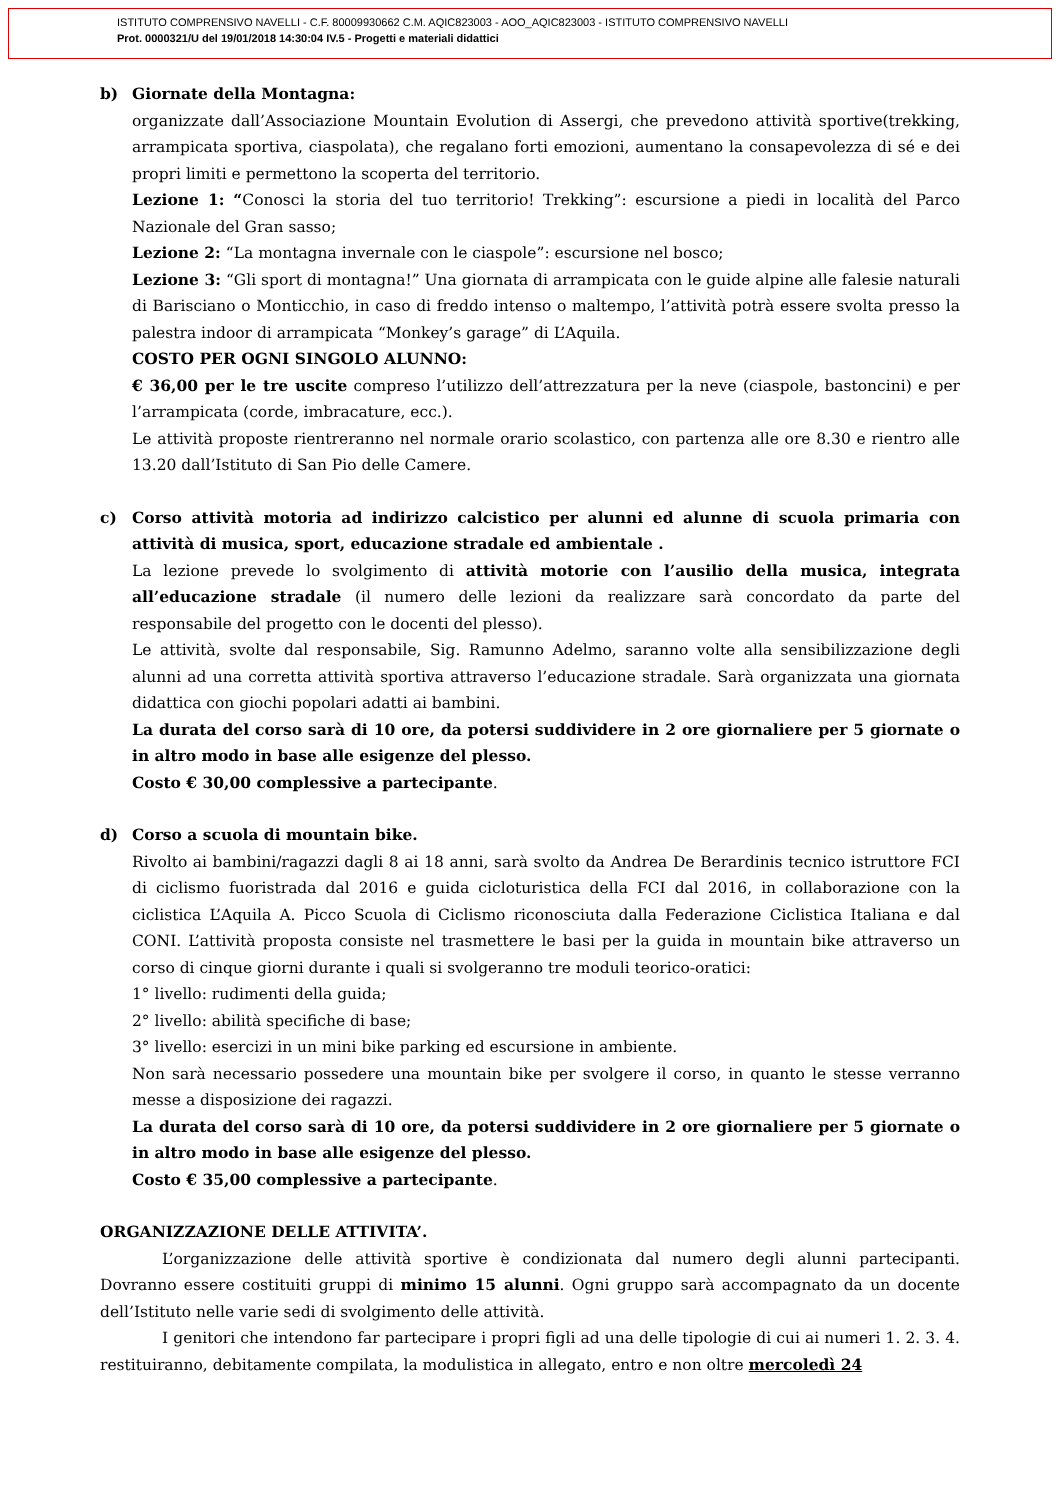ISTITUTO COMPRENSIVO NAVELLI - C.F. 80009930662 C.M. AQIC823003 - AOO_AQIC823003 - ISTITUTO COMPRENSIVO NAVELLI
Prot. 0000321/U del 19/01/2018 14:30:04 IV.5 - Progetti e materiali didattici
b) Giornate della Montagna:
organizzate dall’Associazione Mountain Evolution di Assergi, che prevedono attività sportive(trekking, arrampicata sportiva, ciaspolata), che regalano forti emozioni, aumentano la consapevolezza di sé e dei propri limiti e permettono la scoperta del territorio.
Lezione 1: “Conosci la storia del tuo territorio! Trekking”: escursione a piedi in località del Parco Nazionale del Gran sasso;
Lezione 2: “La montagna invernale con le ciaspole”: escursione nel bosco;
Lezione 3: “Gli sport di montagna!” Una giornata di arrampicata con le guide alpine alle falesie naturali di Barisciano o Monticchio, in caso di freddo intenso o maltempo, l’attività potrà essere svolta presso la palestra indoor di arrampicata “Monkey’s garage” di L’Aquila.
COSTO PER OGNI SINGOLO ALUNNO:
€ 36,00 per le tre uscite compreso l’utilizzo dell’attrezzatura per la neve (ciaspole, bastoncini) e per l’arrampicata (corde, imbracature, ecc.).
Le attività proposte rientreranno nel normale orario scolastico, con partenza alle ore 8.30 e rientro alle 13.20 dall’Istituto di San Pio delle Camere.
c) Corso attività motoria ad indirizzo calcistico per alunni ed alunne di scuola primaria con attività di musica, sport, educazione stradale ed ambientale .
La lezione prevede lo svolgimento di attività motorie con l’ausilio della musica, integrata all’educazione stradale (il numero delle lezioni da realizzare sarà concordato da parte del responsabile del progetto con le docenti del plesso).
Le attività, svolte dal responsabile, Sig. Ramunno Adelmo, saranno volte alla sensibilizzazione degli alunni ad una corretta attività sportiva attraverso l’educazione stradale. Sarà organizzata una giornata didattica con giochi popolari adatti ai bambini.
La durata del corso sarà di 10 ore, da potersi suddividere in 2 ore giornaliere per 5 giornate o in altro modo in base alle esigenze del plesso.
Costo € 30,00 complessive a partecipante.
d) Corso a scuola di mountain bike.
Rivolto ai bambini/ragazzi dagli 8 ai 18 anni, sarà svolto da Andrea De Berardinis tecnico istruttore FCI di ciclismo fuoristrada dal 2016 e guida cicloturistica della FCI dal 2016, in collaborazione con la ciclistica L’Aquila A. Picco Scuola di Ciclismo riconosciuta dalla Federazione Ciclistica Italiana e dal CONI. L’attività proposta consiste nel trasmettere le basi per la guida in mountain bike attraverso un corso di cinque giorni durante i quali si svolgeranno tre moduli teorico-oratici:
1° livello: rudimenti della guida;
2° livello: abilità specifiche di base;
3° livello: esercizi in un mini bike parking ed escursione in ambiente.
Non sarà necessario possedere una mountain bike per svolgere il corso, in quanto le stesse verranno messe a disposizione dei ragazzi.
La durata del corso sarà di 10 ore, da potersi suddividere in 2 ore giornaliere per 5 giornate o in altro modo in base alle esigenze del plesso.
Costo € 35,00 complessive a partecipante.
ORGANIZZAZIONE DELLE ATTIVITA’.
L’organizzazione delle attività sportive è condizionata dal numero degli alunni partecipanti. Dovranno essere costituiti gruppi di minimo 15 alunni. Ogni gruppo sarà accompagnato da un docente dell’Istituto nelle varie sedi di svolgimento delle attività.
I genitori che intendono far partecipare i propri figli ad una delle tipologie di cui ai numeri 1. 2. 3. 4. restituiranno, debitamente compilata, la modulistica in allegato, entro e non oltre mercoledì 24